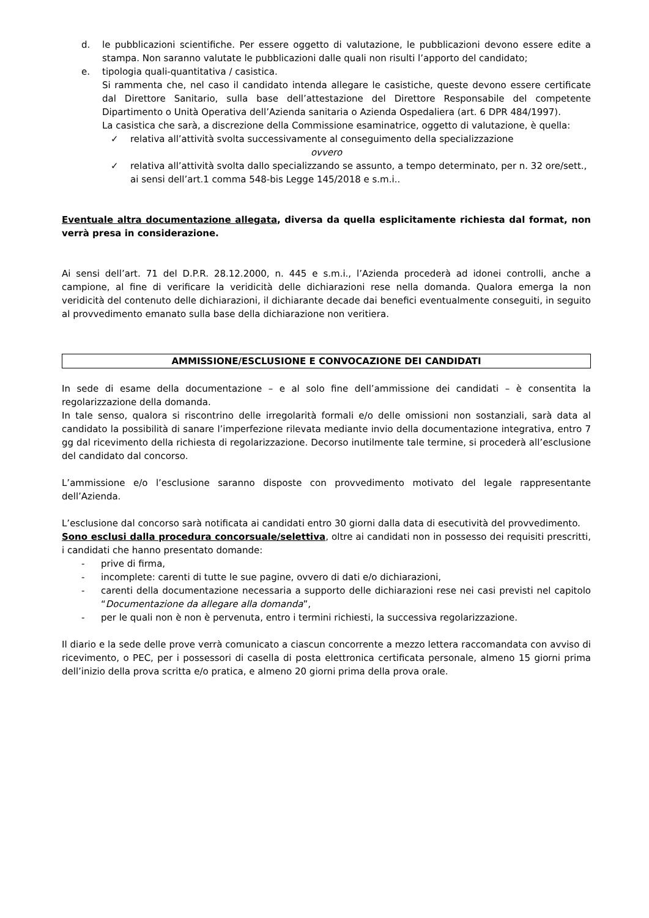d. le pubblicazioni scientifiche. Per essere oggetto di valutazione, le pubblicazioni devono essere edite a stampa. Non saranno valutate le pubblicazioni dalle quali non risulti l’apporto del candidato;
e. tipologia quali-quantitativa / casistica.
Si rammenta che, nel caso il candidato intenda allegare le casistiche, queste devono essere certificate dal Direttore Sanitario, sulla base dell’attestazione del Direttore Responsabile del competente Dipartimento o Unità Operativa dell’Azienda sanitaria o Azienda Ospedaliera (art. 6 DPR 484/1997).
La casistica che sarà, a discrezione della Commissione esaminatrice, oggetto di valutazione, è quella:
✓ relativa all’attività svolta successivamente al conseguimento della specializzazione
ovvero
✓ relativa all’attività svolta dallo specializzando se assunto, a tempo determinato, per n. 32 ore/sett., ai sensi dell’art.1 comma 548-bis Legge 145/2018 e s.m.i..
Eventuale altra documentazione allegata, diversa da quella esplicitamente richiesta dal format, non verrà presa in considerazione.
Ai sensi dell’art. 71 del D.P.R. 28.12.2000, n. 445 e s.m.i., l’Azienda procederà ad idonei controlli, anche a campione, al fine di verificare la veridicità delle dichiarazioni rese nella domanda. Qualora emerga la non veridicità del contenuto delle dichiarazioni, il dichiarante decade dai benefici eventualmente conseguiti, in seguito al provvedimento emanato sulla base della dichiarazione non veritiera.
AMMISSIONE/ESCLUSIONE E CONVOCAZIONE DEI CANDIDATI
In sede di esame della documentazione – e al solo fine dell’ammissione dei candidati – è consentita la regolarizzazione della domanda.
In tale senso, qualora si riscontrino delle irregolarità formali e/o delle omissioni non sostanziali, sarà data al candidato la possibilità di sanare l’imperfezione rilevata mediante invio della documentazione integrativa, entro 7 gg dal ricevimento della richiesta di regolarizzazione. Decorso inutilmente tale termine, si procederà all’esclusione del candidato dal concorso.
L’ammissione e/o l’esclusione saranno disposte con provvedimento motivato del legale rappresentante dell’Azienda.
L’esclusione dal concorso sarà notificata ai candidati entro 30 giorni dalla data di esecutività del provvedimento.
Sono esclusi dalla procedura concorsuale/selettiva, oltre ai candidati non in possesso dei requisiti prescritti, i candidati che hanno presentato domande:
- prive di firma,
- incomplete: carenti di tutte le sue pagine, ovvero di dati e/o dichiarazioni,
- carenti della documentazione necessaria a supporto delle dichiarazioni rese nei casi previsti nel capitolo “Documentazione da allegare alla domanda”,
- per le quali non è non è pervenuta, entro i termini richiesti, la successiva regolarizzazione.
Il diario e la sede delle prove verrà comunicato a ciascun concorrente a mezzo lettera raccomandata con avviso di ricevimento, o PEC, per i possessori di casella di posta elettronica certificata personale, almeno 15 giorni prima dell’inizio della prova scritta e/o pratica, e almeno 20 giorni prima della prova orale.